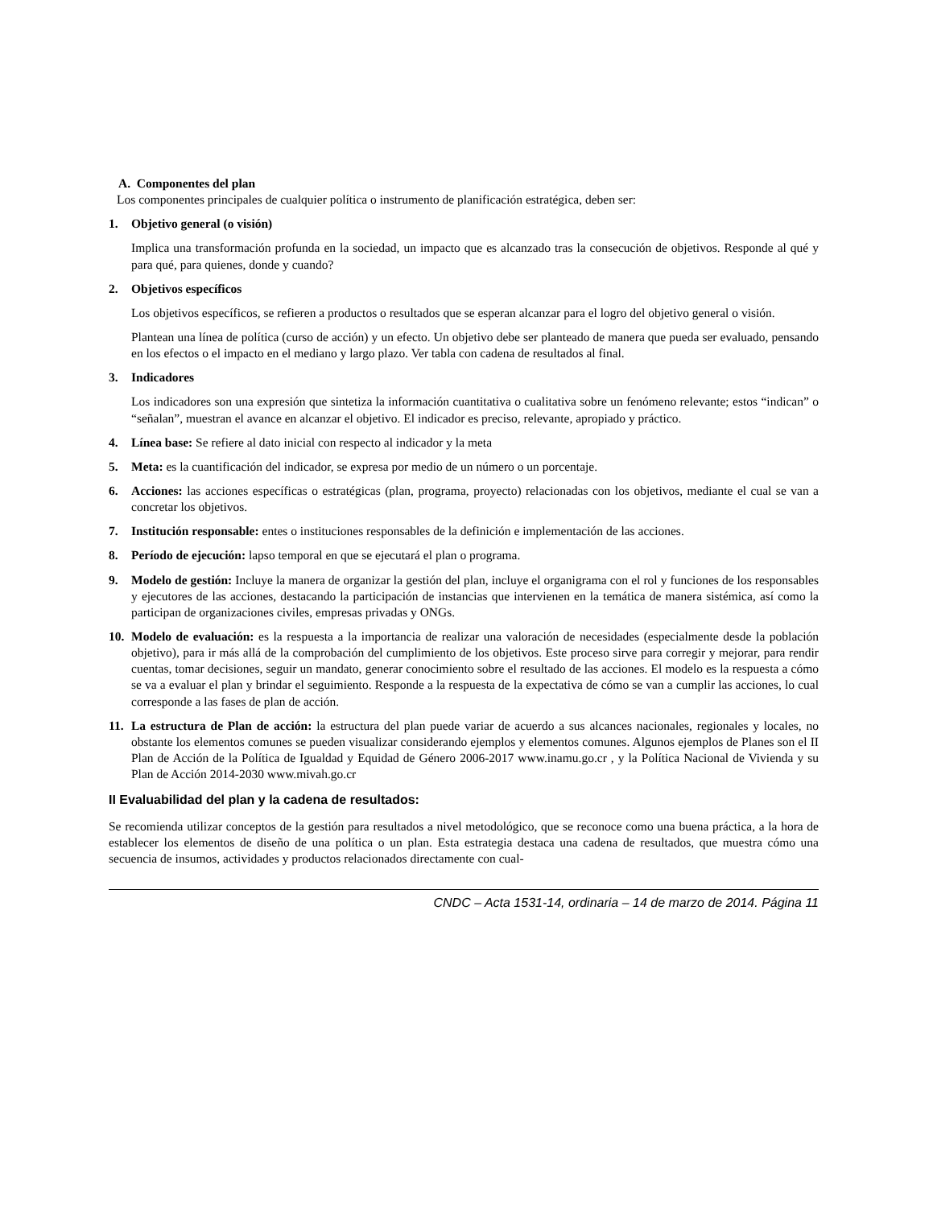A. Componentes del plan
Los componentes principales de cualquier política o instrumento de planificación estratégica, deben ser:
1. Objetivo general (o visión)
Implica una transformación profunda en la sociedad, un impacto que es alcanzado tras la consecución de objetivos. Responde al qué y para qué, para quienes, donde y cuando?
2. Objetivos específicos
Los objetivos específicos, se refieren a productos o resultados que se esperan alcanzar para el logro del objetivo general o visión.
Plantean una línea de política (curso de acción) y un efecto. Un objetivo debe ser planteado de manera que pueda ser evaluado, pensando en los efectos o el impacto en el mediano y largo plazo. Ver tabla con cadena de resultados al final.
3. Indicadores
Los indicadores son una expresión que sintetiza la información cuantitativa o cualitativa sobre un fenómeno relevante; estos “indican” o “señalan”, muestran el avance en alcanzar el objetivo. El indicador es preciso, relevante, apropiado y práctico.
4. Línea base: Se refiere al dato inicial con respecto al indicador y la meta
5. Meta: es la cuantificación del indicador, se expresa por medio de un número o un porcentaje.
6. Acciones: las acciones específicas o estratégicas (plan, programa, proyecto) relacionadas con los objetivos, mediante el cual se van a concretar los objetivos.
7. Institución responsable: entes o instituciones responsables de la definición e implementación de las acciones.
8. Período de ejecución: lapso temporal en que se ejecutará el plan o programa.
9. Modelo de gestión: Incluye la manera de organizar la gestión del plan, incluye el organigrama con el rol y funciones de los responsables y ejecutores de las acciones, destacando la participación de instancias que intervienen en la temática de manera sistémica, así como la participan de organizaciones civiles, empresas privadas y ONGs.
10. Modelo de evaluación: es la respuesta a la importancia de realizar una valoración de necesidades (especialmente desde la población objetivo), para ir más allá de la comprobación del cumplimiento de los objetivos. Este proceso sirve para corregir y mejorar, para rendir cuentas, tomar decisiones, seguir un mandato, generar conocimiento sobre el resultado de las acciones. El modelo es la respuesta a cómo se va a evaluar el plan y brindar el seguimiento. Responde a la respuesta de la expectativa de cómo se van a cumplir las acciones, lo cual corresponde a las fases de plan de acción.
11. La estructura de Plan de acción: la estructura del plan puede variar de acuerdo a sus alcances nacionales, regionales y locales, no obstante los elementos comunes se pueden visualizar considerando ejemplos y elementos comunes. Algunos ejemplos de Planes son el II Plan de Acción de la Política de Igualdad y Equidad de Género 2006-2017 www.inamu.go.cr , y la Política Nacional de Vivienda y su Plan de Acción 2014-2030 www.mivah.go.cr
II Evaluabilidad del plan y la cadena de resultados:
Se recomienda utilizar conceptos de la gestión para resultados a nivel metodológico, que se reconoce como una buena práctica, a la hora de establecer los elementos de diseño de una política o un plan. Esta estrategia destaca una cadena de resultados, que muestra cómo una secuencia de insumos, actividades y productos relacionados directamente con cual-
CNDC – Acta 1531-14, ordinaria – 14 de marzo de 2014. Página 11